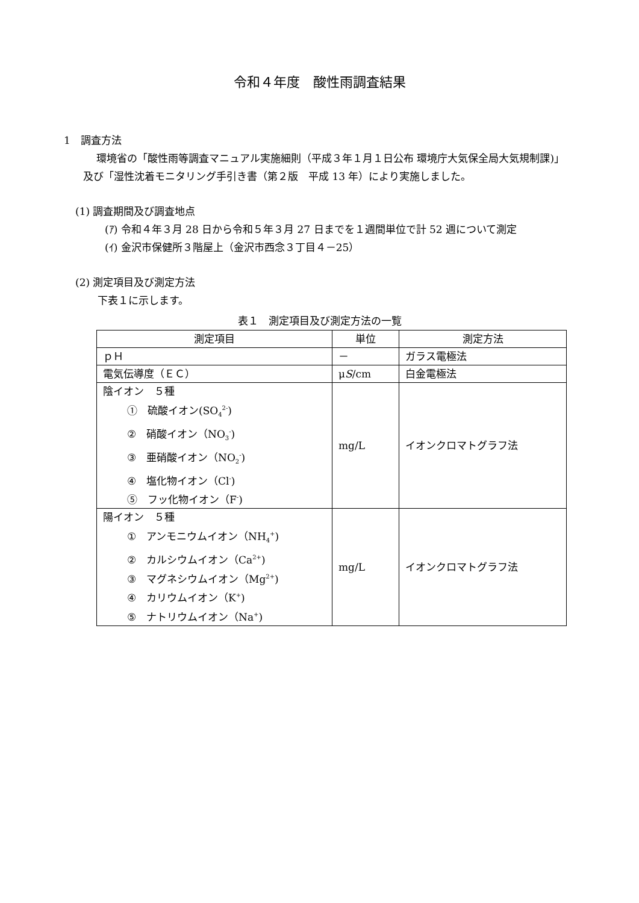令和４年度　酸性雨調査結果
1　調査方法
環境省の「酸性雨等調査マニュアル実施細則（平成３年１月１日公布 環境庁大気保全局大気規制課)」及び「湿性沈着モニタリング手引き書（第２版　平成 13 年）により実施しました。
(1) 調査期間及び調査地点
(ｱ) 令和４年３月 28 日から令和５年３月 27 日までを１週間単位で計 52 週について測定
(ｲ) 金沢市保健所３階屋上（金沢市西念３丁目４－25）
(2) 測定項目及び測定方法
下表１に示します。
表１　測定項目及び測定方法の一覧
| 測定項目 | 単位 | 測定方法 |
| ｐＨ | － | ガラス電極法 |
| 電気伝導度（ＥＣ） | μ S /cm | 白金電極法 |
| 陰イオン ５種 ① 硫酸イオン(SO<sub>4</sub><sup>2-</sup>) ② 硝酸イオン（NO<sub>3</sub><sup>-</sup>) ③ 亜硝酸イオン（NO<sub>2</sub><sup>-</sup>) ④ 塩化物イオン（Cl<sup>-</sup>) ⑤ フッ化物イオン（F<sup>-</sup>) | mg/L | イオンクロマトグラフ法 |
| 陽イオン ５種 ① アンモニウムイオン（NH<sub>4</sub><sup>+</sup>) ② カルシウムイオン（Ca<sup>2+</sup>) ③ マグネシウムイオン（Mg<sup>2+</sup>) ④ カリウムイオン（K<sup>+</sup>) ⑤ ナトリウムイオン（Na<sup>+</sup>) | mg/L | イオンクロマトグラフ法 |